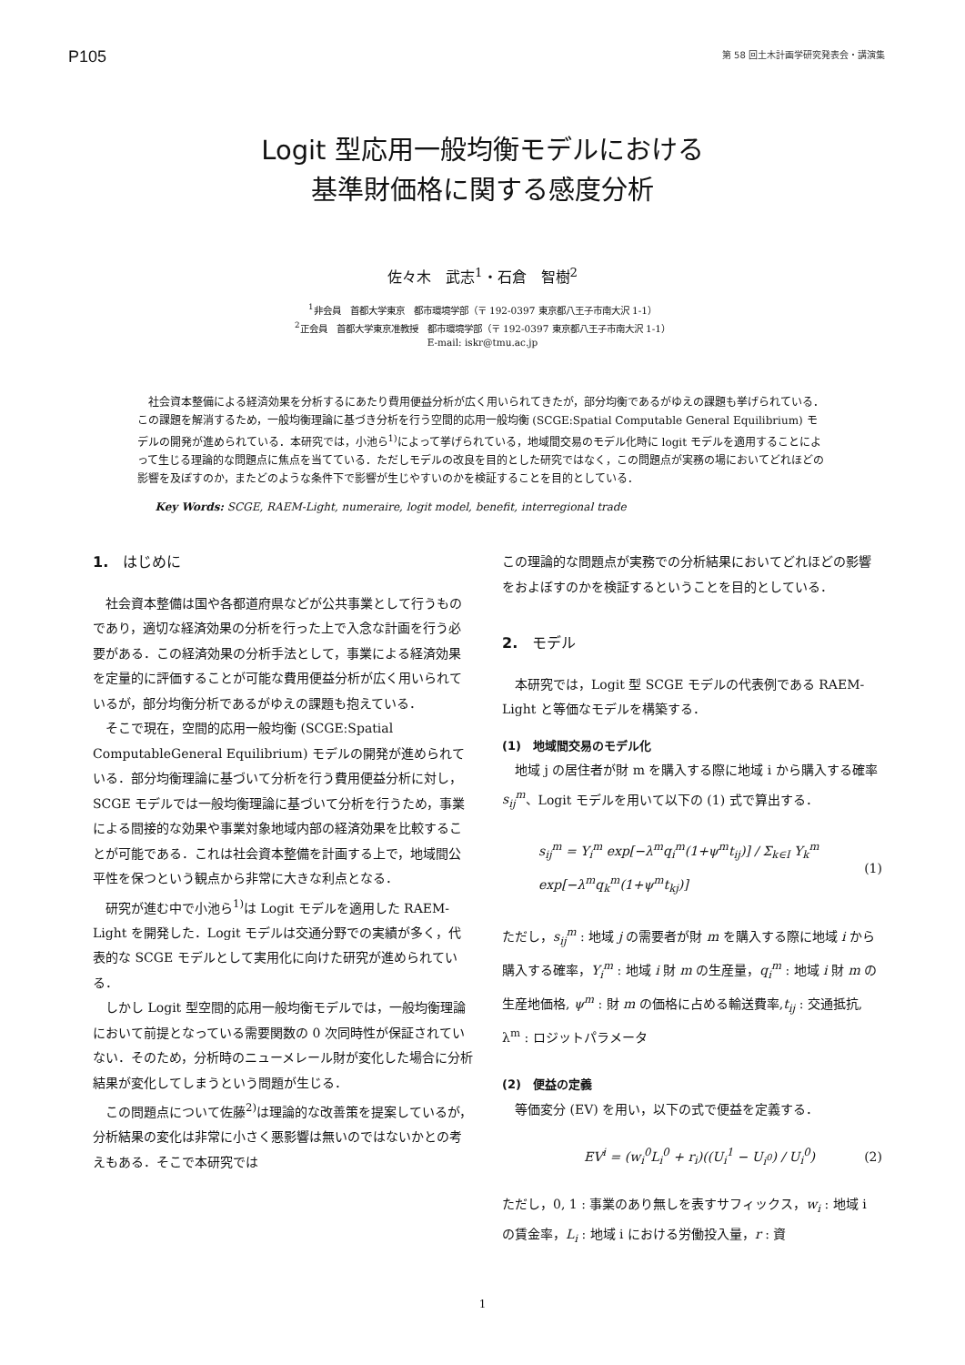P105 第 58 回土木計画学研究発表会・講演集
Logit 型応用一般均衡モデルにおける
基準財価格に関する感度分析
佐々木　武志<sup>1</sup>・石倉　智樹<sup>2</sup>
<sup>1</sup> 非会員　首都大学東京　都市環境学部（〒 192-0397 東京都八王子市南大沢 1-1）
<sup>2</sup> 正会員　首都大学東京准教授　都市環境学部（〒 192-0397 東京都八王子市南大沢 1-1）
E-mail: iskr@tmu.ac.jp
社会資本整備による経済効果を分析するにあたり費用便益分析が広く用いられてきたが，部分均衡であるがゆえの課題も挙げられている．この課題を解消するため，一般均衡理論に基づき分析を行う空間的応用一般均衡 (SCGE:Spatial Computable General Equilibrium) モデルの開発が進められている．本研究では，小池ら<sup>1)</sup>によって挙げられている，地域間交易のモデル化時に logit モデルを適用することによって生じる理論的な問題点に焦点を当てている．ただしモデルの改良を目的とした研究ではなく，この問題点が実務の場においてどれほどの影響を及ぼすのか，またどのような条件下で影響が生じやすいのかを検証することを目的としている．
Key Words: SCGE, RAEM-Light, numeraire, logit model, benefit, interregional trade
1.　はじめに
社会資本整備は国や各都道府県などが公共事業として行うものであり，適切な経済効果の分析を行った上で入念な計画を行う必要がある．この経済効果の分析手法として，事業による経済効果を定量的に評価することが可能な費用便益分析が広く用いられているが，部分均衡分析であるがゆえの課題も抱えている．
そこで現在，空間的応用一般均衡 (SCGE:Spatial ComputableGeneral Equilibrium) モデルの開発が進められている．部分均衡理論に基づいて分析を行う費用便益分析に対し，SCGE モデルでは一般均衡理論に基づいて分析を行うため，事業による間接的な効果や事業対象地域内部の経済効果を比較することが可能である．これは社会資本整備を計画する上で，地域間公平性を保つという観点から非常に大きな利点となる．
研究が進む中で小池ら<sup>1)</sup>は Logit モデルを適用した RAEM-Light を開発した．Logit モデルは交通分野での実績が多く，代表的な SCGE モデルとして実用化に向けた研究が進められている．
しかし Logit 型空間的応用一般均衡モデルでは，一般均衡理論において前提となっている需要関数の 0 次同時性が保証されていない．そのため，分析時のニューメレール財が変化した場合に分析結果が変化してしまうという問題が生じる．
この問題点について佐藤<sup>2)</sup>は理論的な改善策を提案しているが，分析結果の変化は非常に小さく悪影響は無いのではないかとの考えもある．そこで本研究では
この理論的な問題点が実務での分析結果においてどれほどの影響をおよぼすのかを検証するということを目的としている．
2.　モデル
本研究では，Logit 型 SCGE モデルの代表例である RAEM-Light と等価なモデルを構築する．
(1)　地域間交易のモデル化
地域 j の居住者が財 m を購入する際に地域 i から購入する確率 s<sub>ij</sub><sup>m</sup>、Logit モデルを用いて以下の (1) 式で算出する．
s<sub>ij</sub><sup>m</sup> = Y<sub>i</sub><sup>m</sup> exp[−λ<sup>m</sup>q<sub>i</sub><sup>m</sup>(1+ψ<sup>m</sup>t<sub>ij</sub>)] / Σ<sub>k∈I</sub> Y<sub>k</sub><sup>m</sup> exp[−λ<sup>m</sup>q<sub>k</sub><sup>m</sup>(1+ψ<sup>m</sup>t<sub>kj</sub>)] (1)
ただし，s<sub>ij</sub><sup>m</sup> : 地域 j の需要者が財 m を購入する際に地域 i から購入する確率，Y<sub>i</sub><sup>m</sup> : 地域 i 財 m の生産量，q<sub>i</sub><sup>m</sup> : 地域 i 財 m の生産地価格, ψ<sup>m</sup> : 財 m の価格に占める輸送費率,t<sub>ij</sub> : 交通抵抗, λ<sup>m</sup> : ロジットパラメータ
(2)　便益の定義
等価変分 (EV) を用い，以下の式で便益を定義する．
EV<sup>i</sup> = (w<sub>i</sub><sup>0</sup>L<sub>i</sub><sup>0</sup> + r<sub>i</sub>)((U<sub>i</sub><sup>1</sup> − U<sub>i<sup>0</sup></sub>) / U<sub>i</sub><sup>0</sup>) (2)
ただし，0, 1 : 事業のあり無しを表すサフィックス，w<sub>i</sub> : 地域 i の賃金率，L<sub>i</sub> : 地域 i における労働投入量，r : 資
1